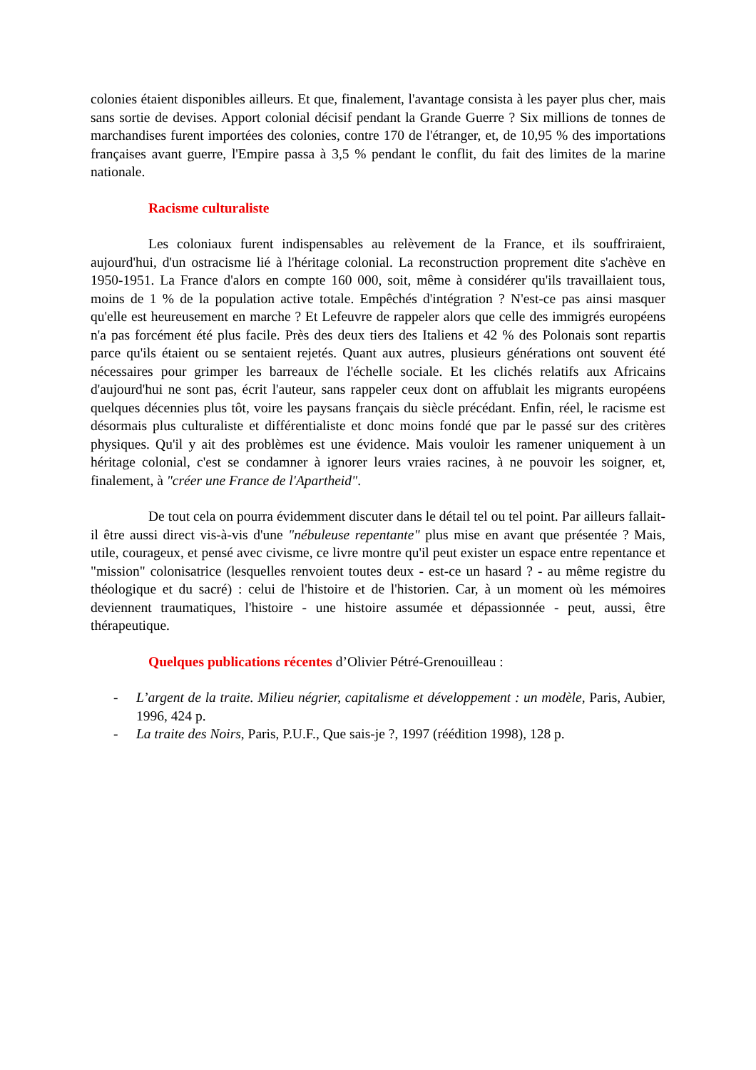colonies étaient disponibles ailleurs. Et que, finalement, l'avantage consista à les payer plus cher, mais sans sortie de devises. Apport colonial décisif pendant la Grande Guerre ? Six millions de tonnes de marchandises furent importées des colonies, contre 170 de l'étranger, et, de 10,95 % des importations françaises avant guerre, l'Empire passa à 3,5 % pendant le conflit, du fait des limites de la marine nationale.
Racisme culturaliste
Les coloniaux furent indispensables au relèvement de la France, et ils souffriraient, aujourd'hui, d'un ostracisme lié à l'héritage colonial. La reconstruction proprement dite s'achève en 1950-1951. La France d'alors en compte 160 000, soit, même à considérer qu'ils travaillaient tous, moins de 1 % de la population active totale. Empêchés d'intégration ? N'est-ce pas ainsi masquer qu'elle est heureusement en marche ? Et Lefeuvre de rappeler alors que celle des immigrés européens n'a pas forcément été plus facile. Près des deux tiers des Italiens et 42 % des Polonais sont repartis parce qu'ils étaient ou se sentaient rejetés. Quant aux autres, plusieurs générations ont souvent été nécessaires pour grimper les barreaux de l'échelle sociale. Et les clichés relatifs aux Africains d'aujourd'hui ne sont pas, écrit l'auteur, sans rappeler ceux dont on affublait les migrants européens quelques décennies plus tôt, voire les paysans français du siècle précédant. Enfin, réel, le racisme est désormais plus culturaliste et différentialiste et donc moins fondé que par le passé sur des critères physiques. Qu'il y ait des problèmes est une évidence. Mais vouloir les ramener uniquement à un héritage colonial, c'est se condamner à ignorer leurs vraies racines, à ne pouvoir les soigner, et, finalement, à "créer une France de l'Apartheid".
De tout cela on pourra évidemment discuter dans le détail tel ou tel point. Par ailleurs fallait-il être aussi direct vis-à-vis d'une "nébuleuse repentante" plus mise en avant que présentée ? Mais, utile, courageux, et pensé avec civisme, ce livre montre qu'il peut exister un espace entre repentance et "mission" colonisatrice (lesquelles renvoient toutes deux - est-ce un hasard ? - au même registre du théologique et du sacré) : celui de l'histoire et de l'historien. Car, à un moment où les mémoires deviennent traumatiques, l'histoire - une histoire assumée et dépassionnée - peut, aussi, être thérapeutique.
Quelques publications récentes d’Olivier Pétré-Grenouilleau :
- L’argent de la traite. Milieu négrier, capitalisme et développement : un modèle, Paris, Aubier, 1996, 424 p.
- La traite des Noirs, Paris, P.U.F., Que sais-je ?, 1997 (réédition 1998), 128 p.